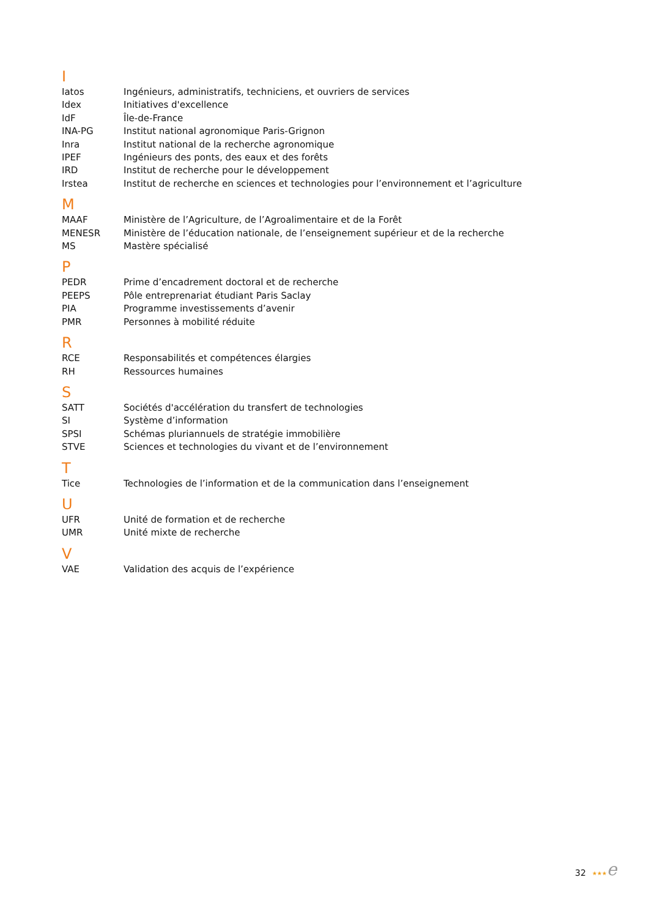I
| Iatos | Ingénieurs, administratifs, techniciens, et ouvriers de services |
| Idex | Initiatives d'excellence |
| IdF | Île-de-France |
| INA-PG | Institut national agronomique Paris-Grignon |
| Inra | Institut national de la recherche agronomique |
| IPEF | Ingénieurs des ponts, des eaux et des forêts |
| IRD | Institut de recherche pour le développement |
| Irstea | Institut de recherche en sciences et technologies pour l’environnement et l’agriculture |
M
| MAAF | Ministère de l’Agriculture, de l’Agroalimentaire et de la Forêt |
| MENESR | Ministère de l’éducation nationale, de l’enseignement supérieur et de la recherche |
| MS | Mastère spécialisé |
P
| PEDR | Prime d’encadrement doctoral et de recherche |
| PEEPS | Pôle entreprenariat étudiant Paris Saclay |
| PIA | Programme investissements d’avenir |
| PMR | Personnes à mobilité réduite |
R
| RCE | Responsabilités et compétences élargies |
| RH | Ressources humaines |
S
| SATT | Sociétés d'accélération du transfert de technologies |
| SI | Système d’information |
| SPSI | Schémas pluriannuels de stratégie immobilière |
| STVE | Sciences et technologies du vivant et de l’environnement |
T
| Tice | Technologies de l’information et de la communication dans l’enseignement |
U
| UFR | Unité de formation et de recherche |
| UMR | Unité mixte de recherche |
V
| VAE | Validation des acquis de l’expérience |
32 ★★★e